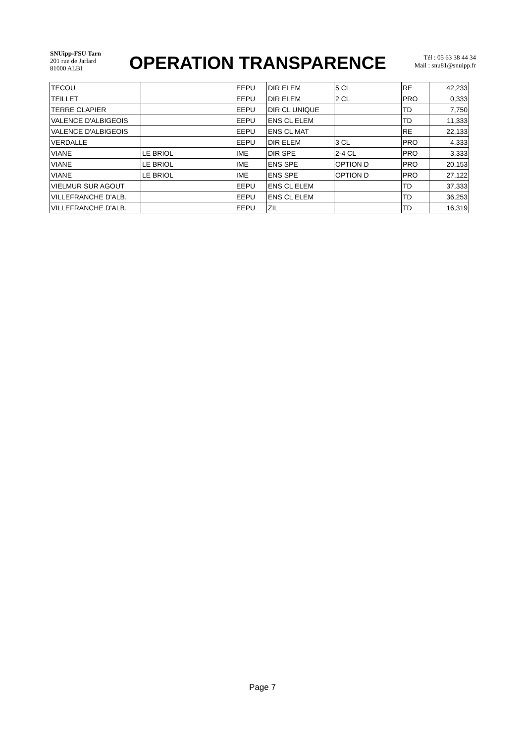SNUipp-FSU Tarn
201 rue de Jarlard
81000 ALBI
OPERATION TRANSPARENCE
Tél : 05 63 38 44 34
Mail : snu81@snuipp.fr
| TECOU | | EEPU | DIR ELEM | 5 CL | RE | 42,233 |
| TEILLET | | EEPU | DIR ELEM | 2 CL | PRO | 0,333 |
| TERRE CLAPIER | | EEPU | DIR CL UNIQUE | | TD | 7,750 |
| VALENCE D'ALBIGEOIS | | EEPU | ENS CL ELEM | | TD | 11,333 |
| VALENCE D'ALBIGEOIS | | EEPU | ENS CL MAT | | RE | 22,133 |
| VERDALLE | | EEPU | DIR ELEM | 3 CL | PRO | 4,333 |
| VIANE | LE BRIOL | IME | DIR SPE | 2-4 CL | PRO | 3,333 |
| VIANE | LE BRIOL | IME | ENS SPE | OPTION D | PRO | 20,153 |
| VIANE | LE BRIOL | IME | ENS SPE | OPTION D | PRO | 27,122 |
| VIELMUR SUR AGOUT | | EEPU | ENS CL ELEM | | TD | 37,333 |
| VILLEFRANCHE D'ALB. | | EEPU | ENS CL ELEM | | TD | 36,253 |
| VILLEFRANCHE D'ALB. | | EEPU | ZIL | | TD | 16,319 |
Page 7